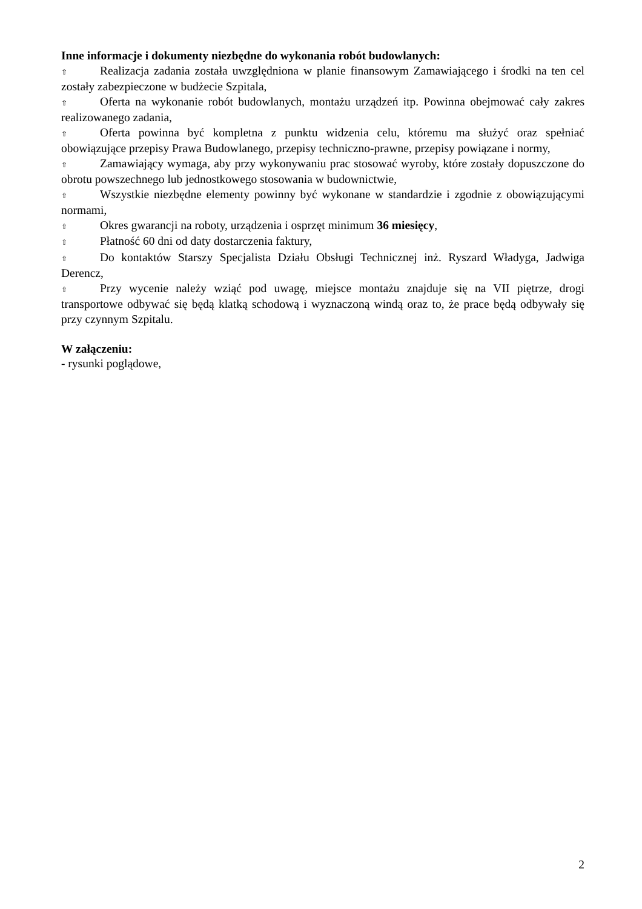Inne informacje i dokumenty niezbędne do wykonania robót budowlanych:
⇧ Realizacja zadania została uwzględniona w planie finansowym Zamawiającego i środki na ten cel zostały zabezpieczone w budżecie Szpitala,
⇧ Oferta na wykonanie robót budowlanych, montażu urządzeń itp. Powinna obejmować cały zakres realizowanego zadania,
⇧ Oferta powinna być kompletna z punktu widzenia celu, któremu ma służyć oraz spełniać obowiązujące przepisy Prawa Budowlanego, przepisy techniczno-prawne, przepisy powiązane i normy,
⇧ Zamawiający wymaga, aby przy wykonywaniu prac stosować wyroby, które zostały dopuszczone do obrotu powszechnego lub jednostkowego stosowania w budownictwie,
⇧ Wszystkie niezbędne elementy powinny być wykonane w standardzie i zgodnie z obowiązującymi normami,
⇧ Okres gwarancji na roboty, urządzenia i osprzęt minimum 36 miesięcy,
⇧ Płatność 60 dni od daty dostarczenia faktury,
⇧ Do kontaktów Starszy Specjalista Działu Obsługi Technicznej inż. Ryszard Władyga, Jadwiga Derencz,
⇧ Przy wycenie należy wziąć pod uwagę, miejsce montażu znajduje się na VII piętrze, drogi transportowe odbywać się będą klatką schodową i wyznaczoną windą oraz to, że prace będą odbywały się przy czynnym Szpitalu.
W załączeniu:
- rysunki poglądowe,
2